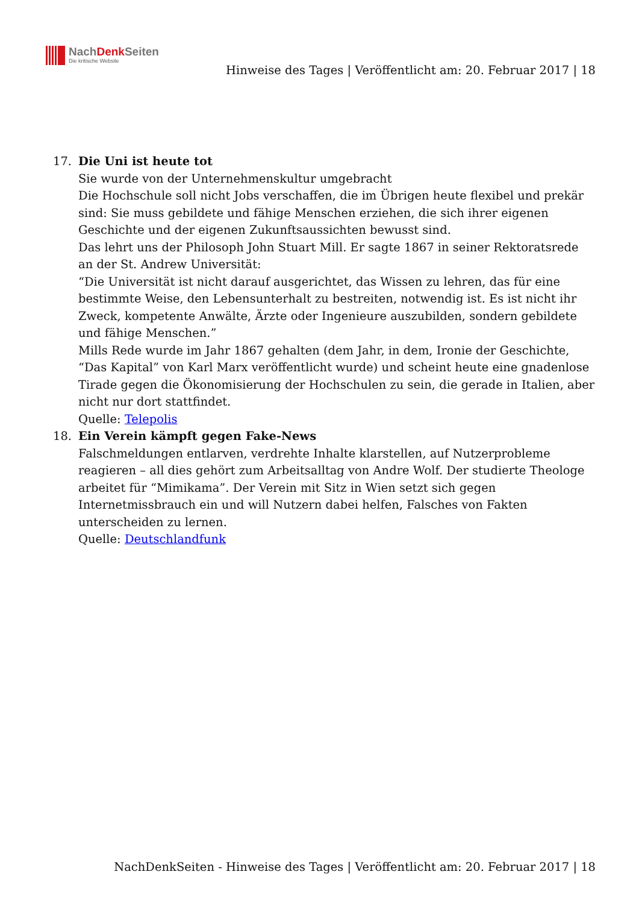NachDenk Seiten
Die kritische Website
Hinweise des Tages | Veröffentlicht am: 20. Februar 2017 | 18
17. Die Uni ist heute tot
Sie wurde von der Unternehmenskultur umgebracht
Die Hochschule soll nicht Jobs verschaffen, die im Übrigen heute flexibel und prekär sind: Sie muss gebildete und fähige Menschen erziehen, die sich ihrer eigenen Geschichte und der eigenen Zukunftsaussichten bewusst sind.
Das lehrt uns der Philosoph John Stuart Mill. Er sagte 1867 in seiner Rektoratsrede an der St. Andrew Universität:
“Die Universität ist nicht darauf ausgerichtet, das Wissen zu lehren, das für eine bestimmte Weise, den Lebensunterhalt zu bestreiten, notwendig ist. Es ist nicht ihr Zweck, kompetente Anwälte, Ärzte oder Ingenieure auszubilden, sondern gebildete und fähige Menschen.”
Mills Rede wurde im Jahr 1867 gehalten (dem Jahr, in dem, Ironie der Geschichte, “Das Kapital” von Karl Marx veröffentlicht wurde) und scheint heute eine gnadenlose Tirade gegen die Ökonomisierung der Hochschulen zu sein, die gerade in Italien, aber nicht nur dort stattfindet.
Quelle: Telepolis
18. Ein Verein kämpft gegen Fake-News
Falschmeldungen entlarven, verdrehte Inhalte klarstellen, auf Nutzerprobleme reagieren – all dies gehört zum Arbeitsalltag von Andre Wolf. Der studierte Theologe arbeitet für “Mimikama”. Der Verein mit Sitz in Wien setzt sich gegen Internetmissbrauch ein und will Nutzern dabei helfen, Falsches von Fakten unterscheiden zu lernen.
Quelle: Deutschlandfunk
NachDenkSeiten - Hinweise des Tages | Veröffentlicht am: 20. Februar 2017 | 18